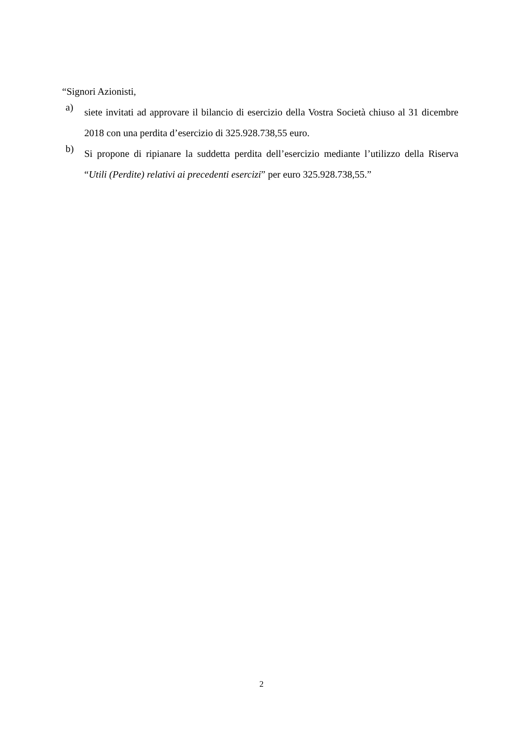“Signori Azionisti,
a)
siete invitati ad approvare il bilancio di esercizio della Vostra Società chiuso al 31 dicembre 2018 con una perdita d’esercizio di 325.928.738,55 euro.
b)
Si propone di ripianare la suddetta perdita dell’esercizio mediante l’utilizzo della Riserva “Utili (Perdite) relativi ai precedenti esercizi” per euro 325.928.738,55.”
2